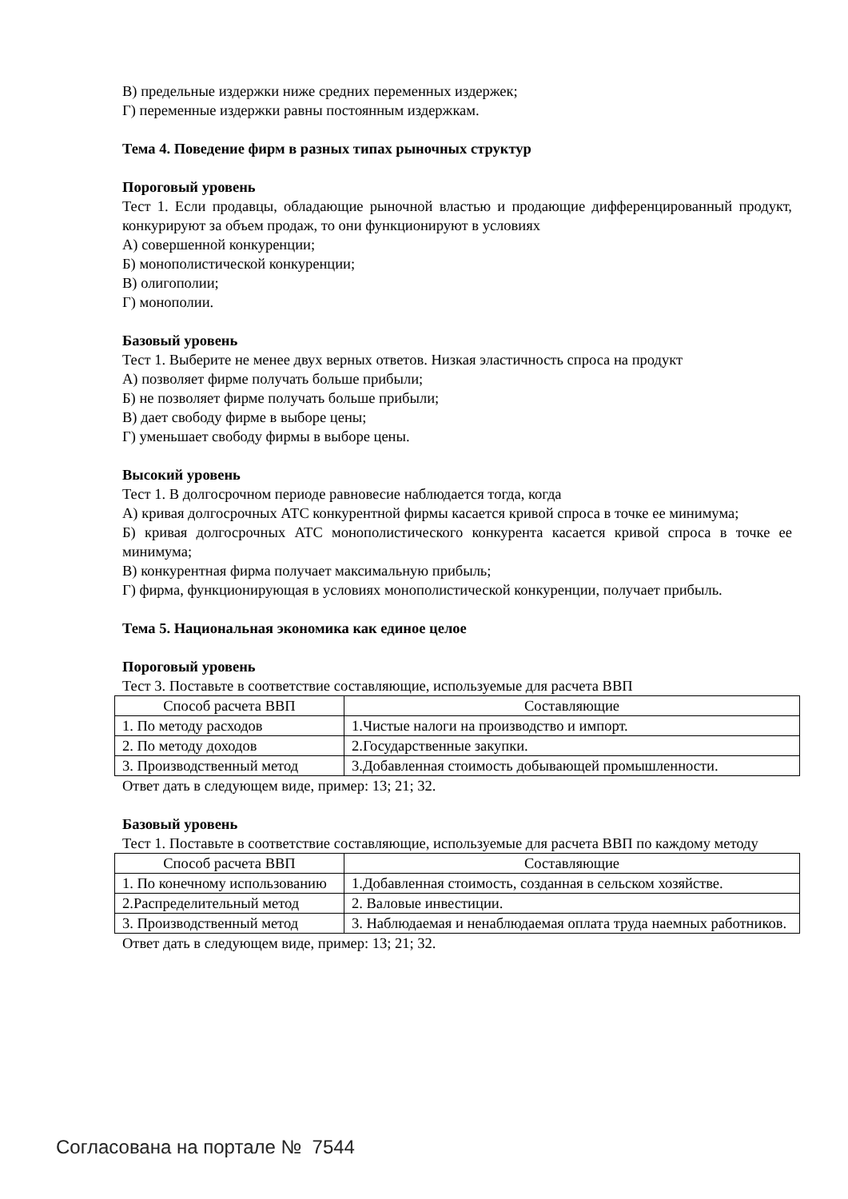В) предельные издержки ниже средних переменных издержек;
Г) переменные издержки равны постоянным издержкам.
Тема 4. Поведение фирм в разных типах рыночных структур
Пороговый уровень
Тест 1. Если продавцы, обладающие рыночной властью и продающие дифференцированный продукт, конкурируют за объем продаж, то они функционируют в условиях
А) совершенной конкуренции;
Б) монополистической конкуренции;
В) олигополии;
Г) монополии.
Базовый уровень
Тест 1. Выберите не менее двух верных ответов. Низкая эластичность спроса на продукт
А) позволяет фирме получать больше прибыли;
Б) не позволяет фирме получать больше прибыли;
В) дает свободу фирме в выборе цены;
Г) уменьшает свободу фирмы в выборе цены.
Высокий уровень
Тест 1. В долгосрочном периоде равновесие наблюдается тогда, когда
А) кривая долгосрочных АТС конкурентной фирмы касается кривой спроса в точке ее минимума;
Б) кривая долгосрочных АТС монополистического конкурента касается кривой спроса в точке ее минимума;
В) конкурентная фирма получает максимальную прибыль;
Г) фирма, функционирующая в условиях монополистической конкуренции, получает прибыль.
Тема 5. Национальная экономика как единое целое
Пороговый уровень
Тест 3. Поставьте в соответствие составляющие, используемые для расчета ВВП
| Способ расчета ВВП | Составляющие |
| 1. По методу расходов | 1.Чистые налоги на производство и импорт. |
| 2. По методу доходов | 2.Государственные закупки. |
| 3. Производственный метод | 3.Добавленная стоимость добывающей промышленности. |
Ответ дать в следующем виде, пример: 13; 21; 32.
Базовый уровень
Тест 1. Поставьте в соответствие составляющие, используемые для расчета ВВП по каждому методу
| Способ расчета ВВП | Составляющие |
| 1. По конечному использованию | 1.Добавленная стоимость, созданная в сельском хозяйстве. |
| 2.Распределительный метод | 2. Валовые инвестиции. |
| 3. Производственный метод | 3. Наблюдаемая и ненаблюдаемая оплата труда наемных работников. |
Ответ дать в следующем виде, пример: 13; 21; 32.
Согласована на портале № 7544